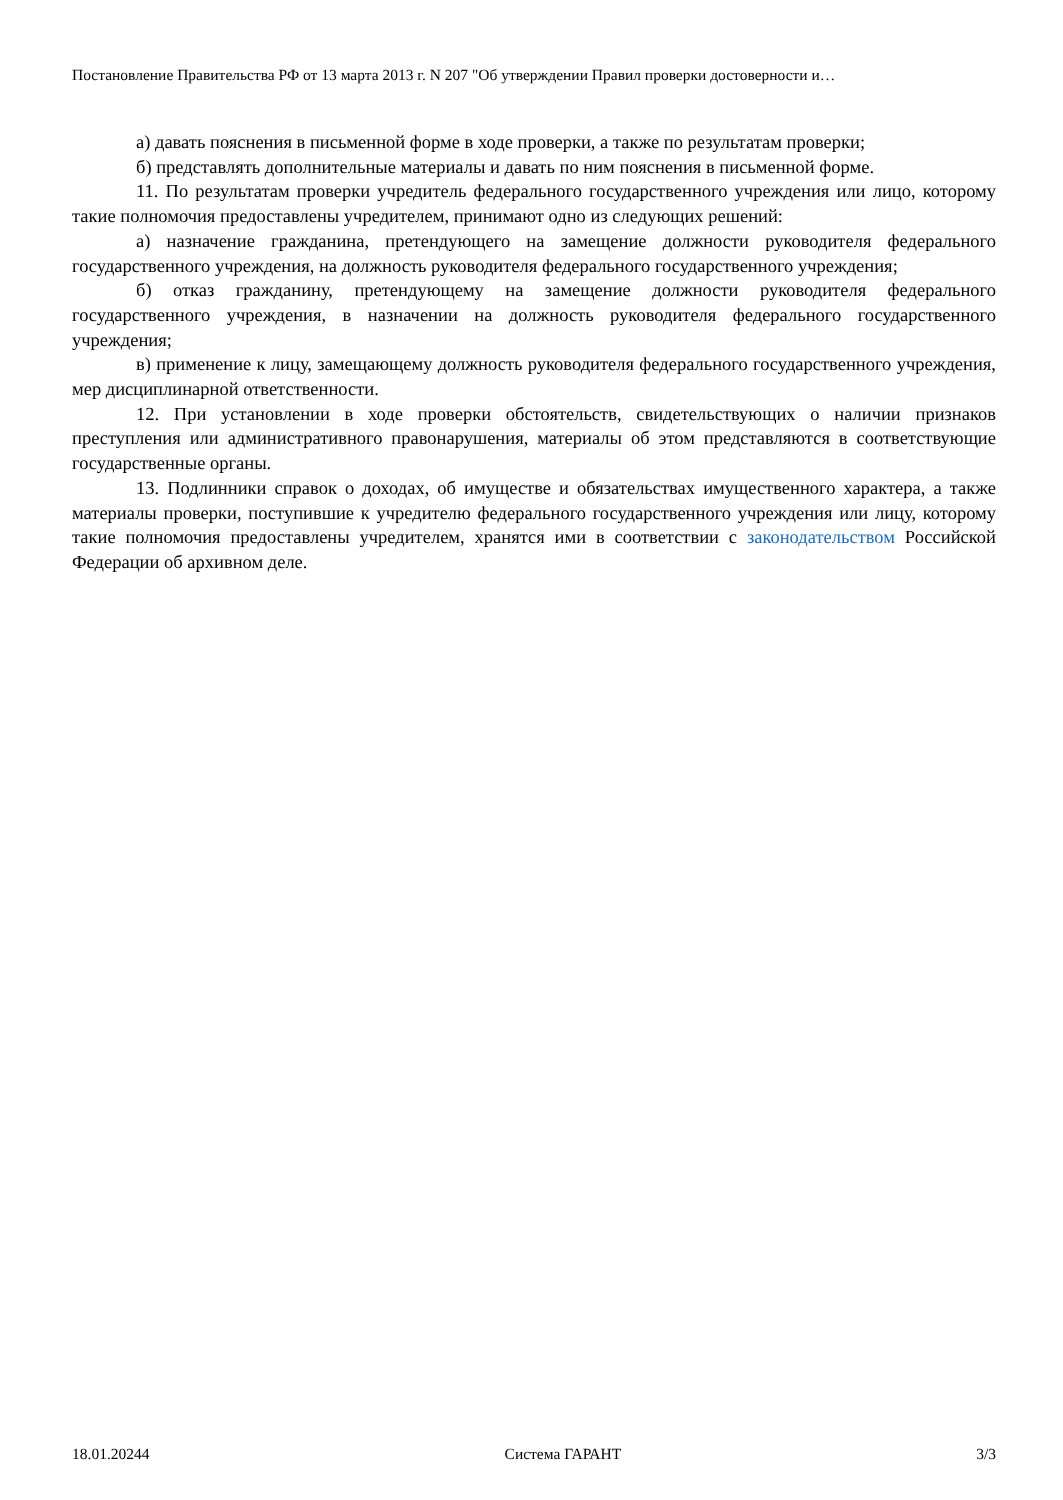Постановление Правительства РФ от 13 марта 2013 г. N 207 "Об утверждении Правил проверки достоверности и…
а) давать пояснения в письменной форме в ходе проверки, а также по результатам проверки;
б) представлять дополнительные материалы и давать по ним пояснения в письменной форме.
11. По результатам проверки учредитель федерального государственного учреждения или лицо, которому такие полномочия предоставлены учредителем, принимают одно из следующих решений:
а) назначение гражданина, претендующего на замещение должности руководителя федерального государственного учреждения, на должность руководителя федерального государственного учреждения;
б) отказ гражданину, претендующему на замещение должности руководителя федерального государственного учреждения, в назначении на должность руководителя федерального государственного учреждения;
в) применение к лицу, замещающему должность руководителя федерального государственного учреждения, мер дисциплинарной ответственности.
12. При установлении в ходе проверки обстоятельств, свидетельствующих о наличии признаков преступления или административного правонарушения, материалы об этом представляются в соответствующие государственные органы.
13. Подлинники справок о доходах, об имуществе и обязательствах имущественного характера, а также материалы проверки, поступившие к учредителю федерального государственного учреждения или лицу, которому такие полномочия предоставлены учредителем, хранятся ими в соответствии с законодательством Российской Федерации об архивном деле.
18.01.20244 Система ГАРАНТ 3/3